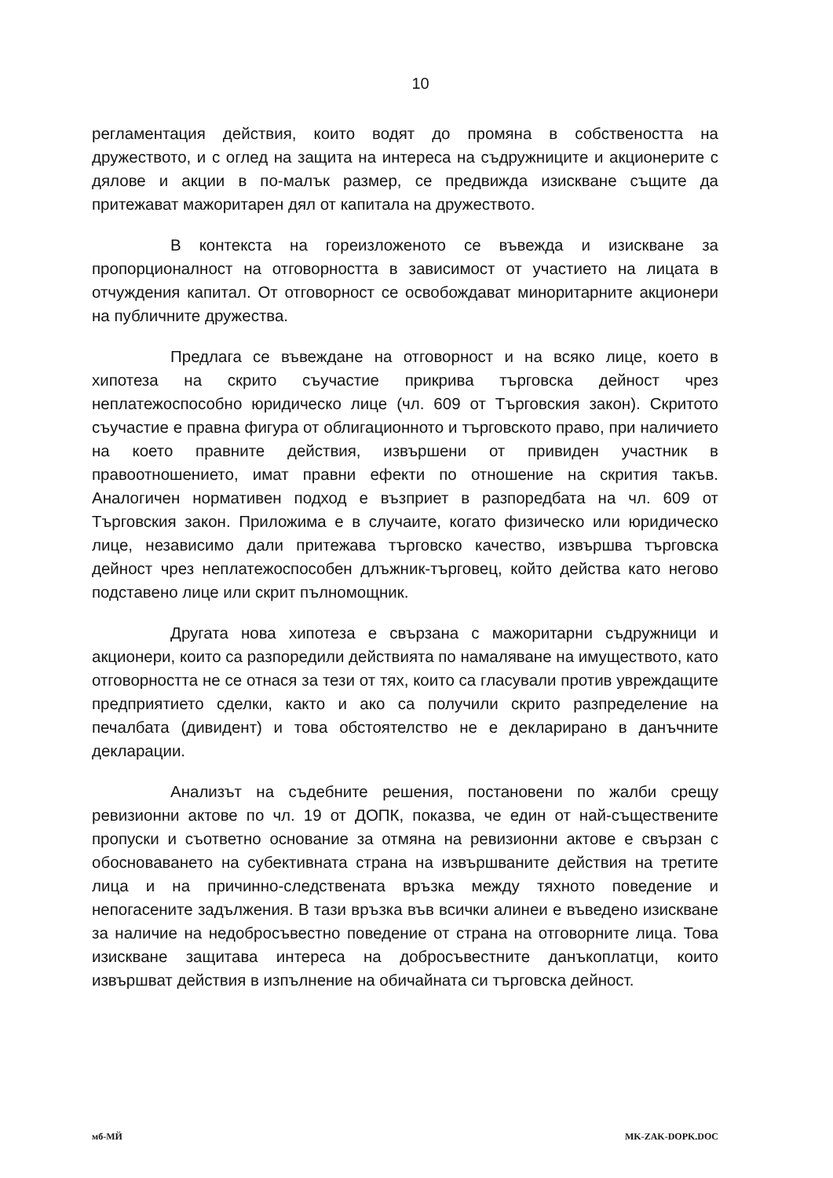10
регламентация действия, които водят до промяна в собствеността на дружеството, и с оглед на защита на интереса на съдружниците и акционерите с дялове и акции в по-малък размер, се предвижда изискване същите да притежават мажоритарен дял от капитала на дружеството.
В контекста на гореизложеното се въвежда и изискване за пропорционалност на отговорността в зависимост от участието на лицата в отчуждения капитал. От отговорност се освобождават миноритарните акционери на публичните дружества.
Предлага се въвеждане на отговорност и на всяко лице, което в хипотеза на скрито съучастие прикрива търговска дейност чрез неплатежоспособно юридическо лице (чл. 609 от Търговския закон). Скритото съучастие е правна фигура от облигационното и търговското право, при наличието на което правните действия, извършени от привиден участник в правоотношението, имат правни ефекти по отношение на скрития такъв. Аналогичен нормативен подход е възприет в разпоредбата на чл. 609 от Търговския закон. Приложима е в случаите, когато физическо или юридическо лице, независимо дали притежава търговско качество, извършва търговска дейност чрез неплатежоспособен длъжник-търговец, който действа като негово подставено лице или скрит пълномощник.
Другата нова хипотеза е свързана с мажоритарни съдружници и акционери, които са разпоредили действията по намаляване на имуществото, като отговорността не се отнася за тези от тях, които са гласували против увреждащите предприятието сделки, както и ако са получили скрито разпределение на печалбата (дивидент) и това обстоятелство не е декларирано в данъчните декларации.
Анализът на съдебните решения, постановени по жалби срещу ревизионни актове по чл. 19 от ДОПК, показва, че един от най-съществените пропуски и съответно основание за отмяна на ревизионни актове е свързан с обосноваването на субективната страна на извършваните действия на третите лица и на причинно-следствената връзка между тяхното поведение и непогасените задължения. В тази връзка във всички алинеи е въведено изискване за наличие на недобросъвестно поведение от страна на отговорните лица. Това изискване защитава интереса на добросъвестните данъкоплатци, които извършват действия в изпълнение на обичайната си търговска дейност.
мб-МЙ MK-ZAK-DOPK.DOC